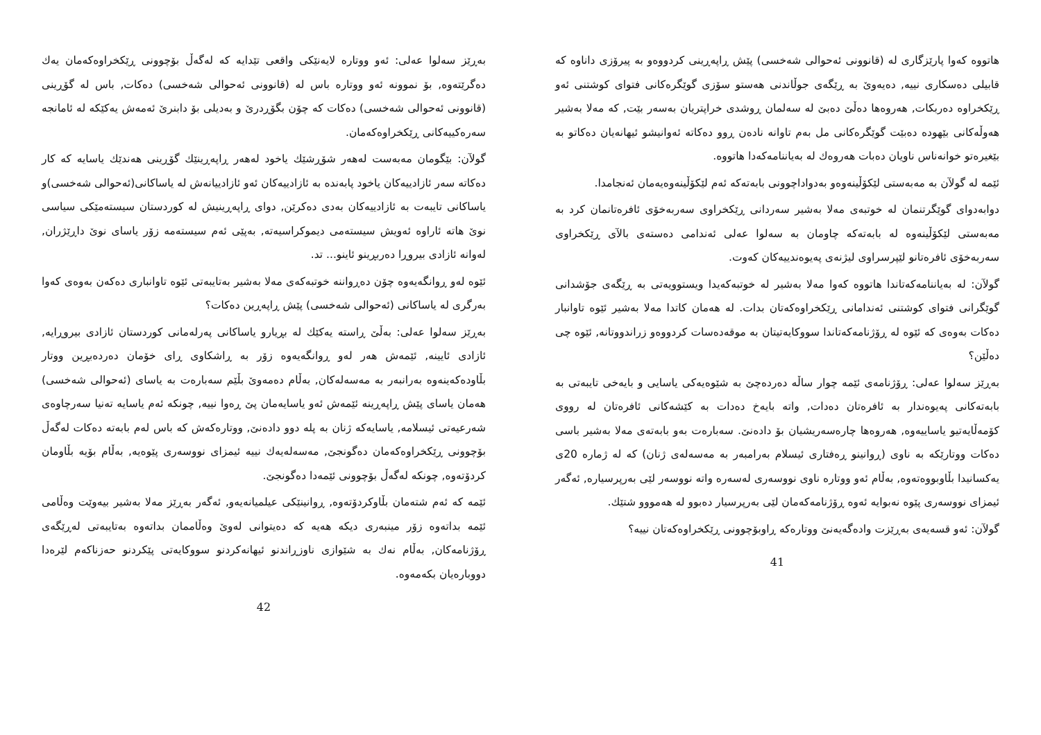هاتووە کەوا پارێزگاری لە (قانوونی ئەحوالی شەخسی) پێش ڕاپەڕینی کردووەو بە پیرۆزی داناوە کە قابیلی دەسکاری نییە, دەیەوێ بە ڕێگەی جوڵاندنی هەستو سۆزی گوێگرەکانی فتوای کوشتنی ئەو ڕێکخراوە دەربکات, هەروەها دەڵێ دەبێ لە سەلمان ڕوشدی خراپتریان بەسەر بێت, کە مەلا بەشیر هەوڵەکانی بێهودە دەبێت گوێگرەکانی مل بەم تاوانە نادەن ڕوو دەکاتە ئەوانیشو ئیهانەیان دەکاتو بە بێغیرەتو خوانەناس ناویان دەبات هەروەك لە بەیاننامەکەدا هاتووە.
ئێمە لە گولآن بە مەبەستی لێکۆڵینەوەو بەدواداچوونی بابەتەکە ئەم لێکۆڵینەوەیەمان ئەنجامدا.
دوابەدوای گوێگرتنمان لە خوتبەی مەلا بەشیر سەردانی ڕێکخراوی سەربەخۆی ئافرەتانمان کرد بە مەبەستی لێکۆڵینەوە لە بابەتەکە چاومان بە سەلوا عەلی ئەندامی دەستەی بالآی ڕێکخراوی سەربەخۆی ئافرەتانو لێپرسراوی لیژنەی پەیوەندییەکان کەوت.
گولآن: لە بەیاننامەکەتاندا هاتووە کەوا مەلا بەشیر لە خوتبەکەیدا ویستوویەتی بە ڕێگەی جۆشدانی گوێگرانی فتوای کوشتنی ئەندامانی ڕێکخراوەکەتان بدات. لە هەمان کاتدا مەلا بەشیر ئێوە تاوانبار دەکات بەوەی کە ئێوە لە ڕۆژنامەکەتاندا سووکایەتیتان بە موقەدەسات کردووەو زراندووتانە, ئێوە چی دەڵێن؟
بەڕێز سەلوا عەلی: ڕۆژنامەی ئێمە چوار ساڵە دەردەچێ بە شێوەیەکی یاسایی و بایەخی تایبەتی بە بابەتەکانی پەیوەندار بە ئافرەتان دەدات, واتە بایەخ دەدات بە کێشەکانی ئافرەتان لە رووی کۆمەڵایەتیو یاساییەوە, هەروەها چارەسەریشیان بۆ دادەنێ. سەبارەت بەو بابەتەی مەلا بەشیر باسی دەکات ووتارێکە بە ناوی (ڕوانینو ڕەفتاری ئیسلام بەرامبەر بە مەسەلەی ژنان) کە لە ژمارە 20ی یەکسانیدا بڵاوبووەتەوە, بەڵام ئەو ووتارە ناوی نووسەری لەسەرە واتە نووسەر لێی بەرپرسیارە, ئەگەر ئیمزای نووسەری پێوە نەبوایە ئەوە ڕۆژنامەکەمان لێی بەرپرسیار دەبوو لە هەمووو شتێك.
گولآن: ئەو قسەیەی بەڕێزت وادەگەیەنێ ووتارەکە ڕاوبۆچوونی ڕێکخراوەکەتان نییە؟
41
بەڕێز سەلوا عەلی: ئەو ووتارە لایەنێکی واقعی تێدایە کە لەگەڵ بۆچوونی ڕێکخراوەکەمان یەك دەگرێتەوە, بۆ نموونە ئەو ووتارە باس لە (قانوونی ئەحوالی شەخسی) دەکات, باس لە گۆڕینی (قانوونی ئەحوالی شەخسی) دەکات کە چۆن بگۆڕدرێ و بەدیلی بۆ دابنرێ ئەمەش یەکێکە لە ئامانجە سەرەکییەکانی ڕێکخراوەکەمان.
گولآن: بێگومان مەبەست لەهەر شۆڕشێك یاخود لەهەر ڕاپەڕینێك گۆڕینی هەندێك یاسایە کە کار دەکاتە سەر ئازادییەکان یاخود پابەندە بە ئازادییەکان ئەو ئازادییانەش لە یاساکانی(ئەحوالی شەخسی)و یاساکانی تایبەت بە ئازادییەکان بەدی دەکرێن, دوای ڕاپەڕینیش لە کوردستان سیستەمێکی سیاسی نوێ هاتە ئاراوە ئەویش سیستەمی دیموکراسیەتە, بەپێی ئەم سیستەمە زۆر یاسای نوێ داڕێژران, لەوانە ئازادی بیروڕا دەربڕینو ئاینو... تد.
ئێوە لەو ڕوانگەیەوە چۆن دەڕواننە خوتبەکەی مەلا بەشیر بەتایبەتی ئێوە تاوانباری دەکەن بەوەی کەوا بەرگری لە یاساکانی (ئەحوالی شەخسی) پێش ڕاپەڕین دەکات؟
بەڕێز سەلوا عەلی: بەڵێ ڕاستە یەکێك لە بڕیارو یاساکانی پەرلەمانی کوردستان ئازادی بیروڕایە, ئازادی ئایینە, ئێمەش هەر لەو ڕوانگەیەوە زۆر بە ڕاشکاوی ڕای خۆمان دەردەبڕین ووتار بڵاودەکەینەوە بەرانبەر بە مەسەلەکان, بەڵام دەمەوێ بڵێم سەبارەت بە یاسای (ئەحوالی شەخسی) هەمان یاسای پێش ڕاپەڕینە ئێمەش ئەو یاسایەمان پێ ڕەوا نییە, چونکە ئەم یاسایە تەنیا سەرچاوەی شەرعیەتی ئیسلامە, یاسایەکە ژنان بە پلە دوو دادەنێ, ووتارەکەش کە باس لەم بابەتە دەکات لەگەڵ بۆچوونی ڕێکخراوەکەمان دەگونجێ, مەسەلەیەك نییە ئیمزای نووسەری پێوەیە, بەڵام بۆیە بڵاومان کردۆتەوە, چونکە لەگەڵ بۆچوونی ئێمەدا دەگونجێ.
ئێمە کە ئەم شتەمان بڵاوکردۆتەوە, ڕوانینێکی عیلمیانەیەو, ئەگەر بەڕێز مەلا بەشیر بیەوێت وەڵامی ئێمە بداتەوە زۆر مینبەری دیکە هەیە کە دەیتوانی لەوێ وەڵاممان بداتەوە بەتایبەتی لەڕێگەی ڕۆژنامەکان, بەڵام نەك بە شێوازی ناوزڕاندنو ئیهانەکردنو سووکایەتی پێکردنو حەزناکەم لێرەدا دووبارەیان بکەمەوە.
42